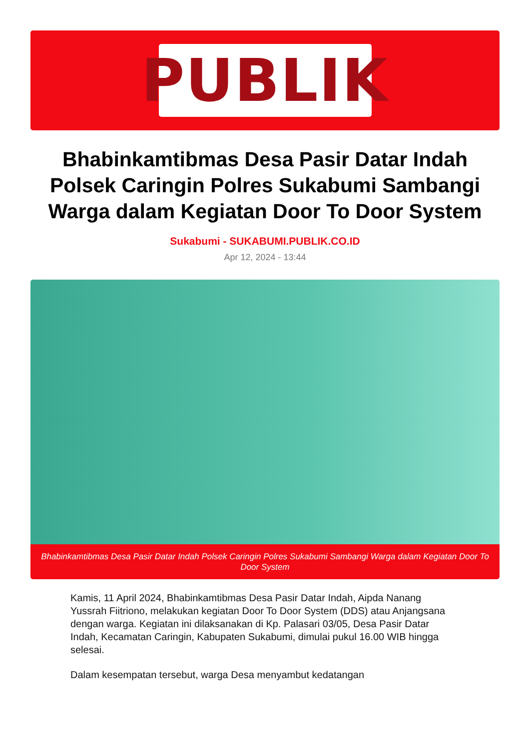PUBLIK
Bhabinkamtibmas Desa Pasir Datar Indah Polsek Caringin Polres Sukabumi Sambangi Warga dalam Kegiatan Door To Door System
Sukabumi - SUKABUMI.PUBLIK.CO.ID
Apr 12, 2024 - 13:44
Bhabinkamtibmas Desa Pasir Datar Indah Polsek Caringin Polres Sukabumi Sambangi Warga dalam Kegiatan Door To Door System
Kamis, 11 April 2024, Bhabinkamtibmas Desa Pasir Datar Indah, Aipda Nanang Yussrah Fiitriono, melakukan kegiatan Door To Door System (DDS) atau Anjangsana dengan warga. Kegiatan ini dilaksanakan di Kp. Palasari 03/05, Desa Pasir Datar Indah, Kecamatan Caringin, Kabupaten Sukabumi, dimulai pukul 16.00 WIB hingga selesai.
Dalam kesempatan tersebut, warga Desa menyambut kedatangan